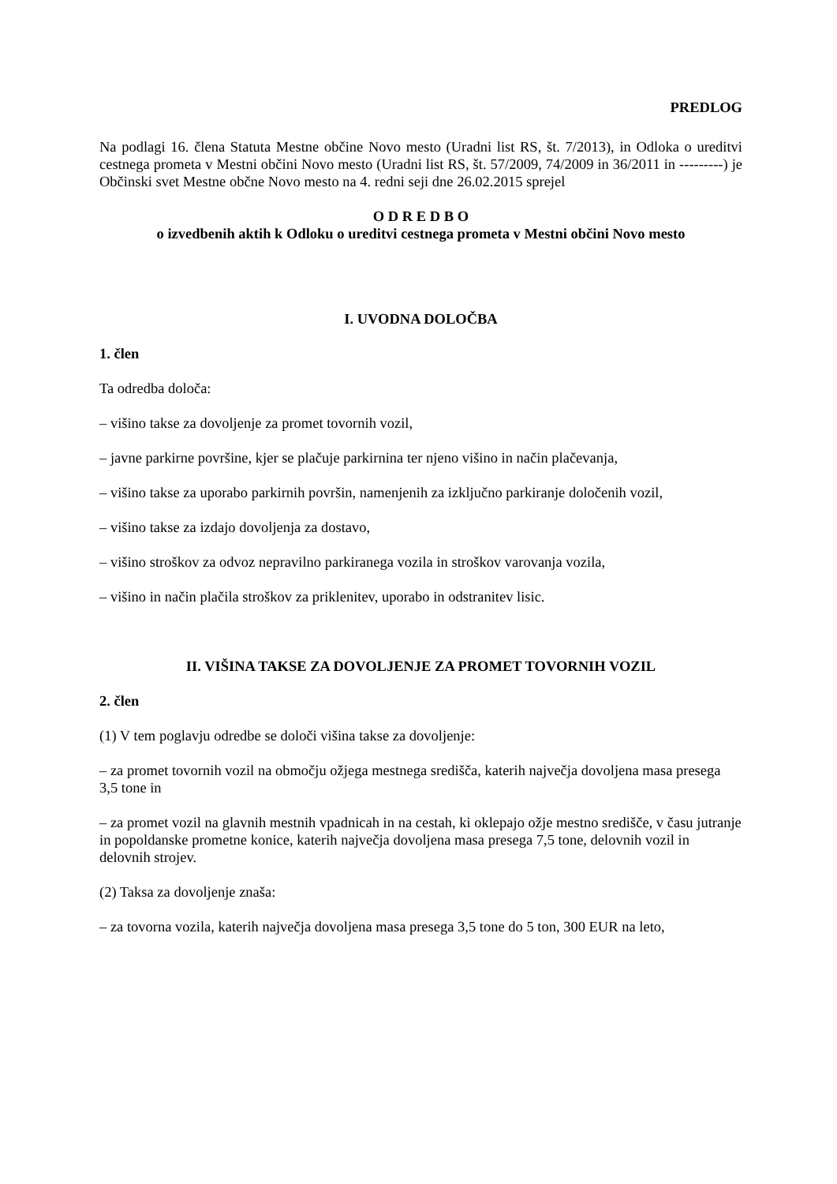PREDLOG
Na podlagi 16. člena Statuta Mestne občine Novo mesto (Uradni list RS, št. 7/2013), in Odloka o ureditvi cestnega prometa v Mestni občini Novo mesto (Uradni list RS, št. 57/2009, 74/2009 in 36/2011 in ---------) je Občinski svet Mestne občne Novo mesto na 4. redni seji dne 26.02.2015 sprejel
O D R E D B O
o izvedbenih aktih k Odloku o ureditvi cestnega prometa v Mestni občini Novo mesto
I. UVODNA DOLOČBA
1. člen
Ta odredba določa:
– višino takse za dovoljenje za promet tovornih vozil,
– javne parkirne površine, kjer se plačuje parkirnina ter njeno višino in način plačevanja,
– višino takse za uporabo parkirnih površin, namenjenih za izključno parkiranje določenih vozil,
– višino takse za izdajo dovoljenja za dostavo,
– višino stroškov za odvoz nepravilno parkiranega vozila in stroškov varovanja vozila,
– višino in način plačila stroškov za priklenitev, uporabo in odstranitev lisic.
II. VIŠINA TAKSE ZA DOVOLJENJE ZA PROMET TOVORNIH VOZIL
2. člen
(1) V tem poglavju odredbe se določi višina takse za dovoljenje:
– za promet tovornih vozil na območju ožjega mestnega središča, katerih največja dovoljena masa presega 3,5 tone in
– za promet vozil na glavnih mestnih vpadnicah in na cestah, ki oklepajo ožje mestno središče, v času jutranje in popoldanske prometne konice, katerih največja dovoljena masa presega 7,5 tone, delovnih vozil in delovnih strojev.
(2) Taksa za dovoljenje znaša:
– za tovorna vozila, katerih največja dovoljena masa presega 3,5 tone do 5 ton, 300 EUR na leto,